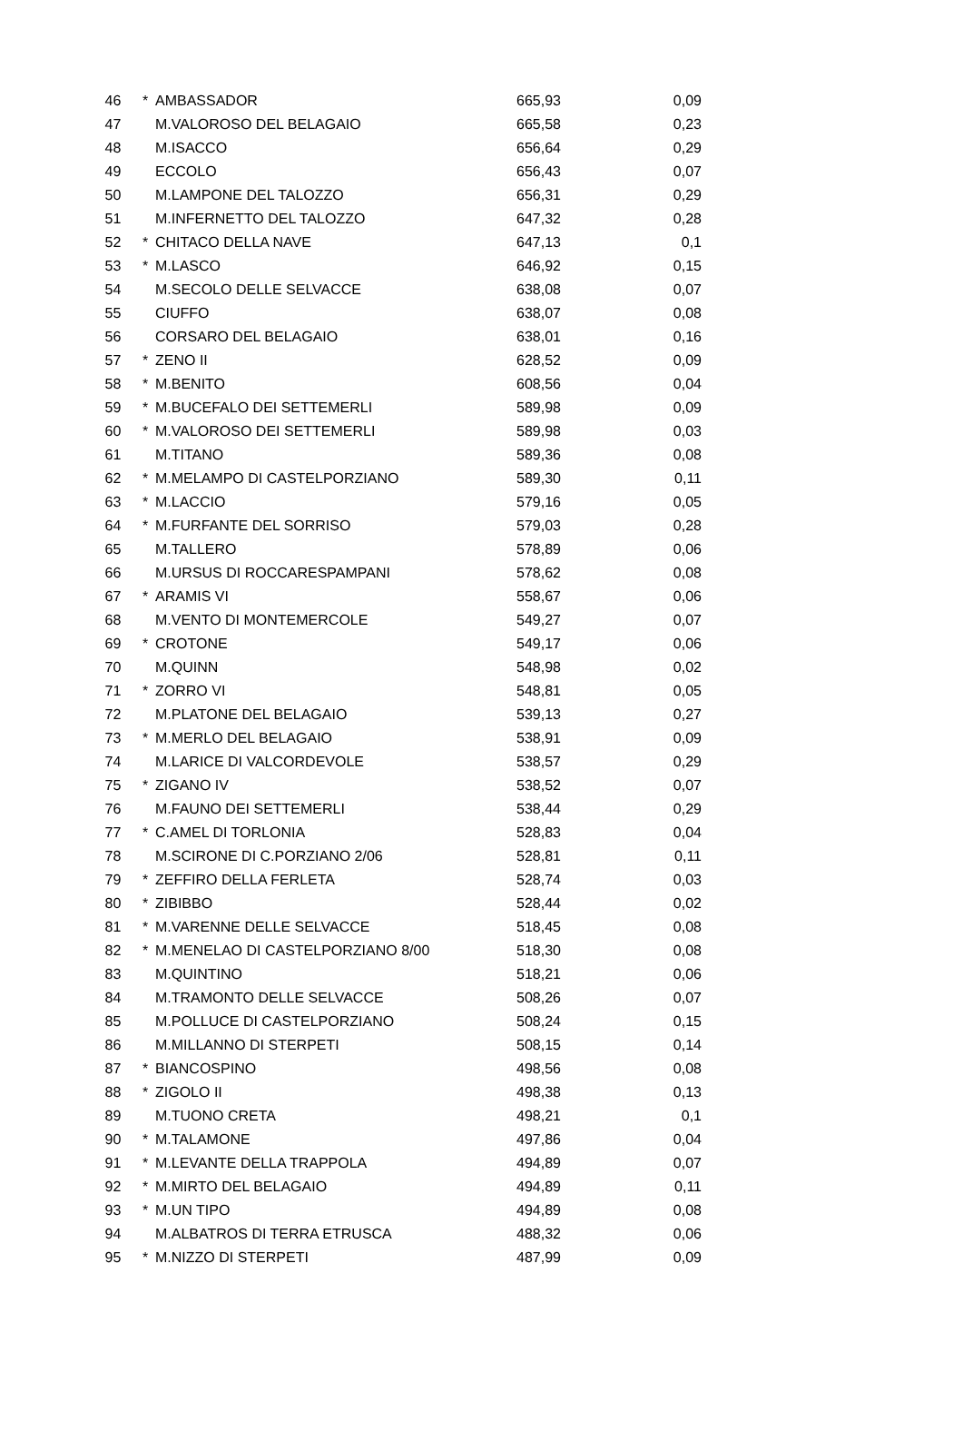| 46 | * | AMBASSADOR | 665,93 | 0,09 |
| 47 | | M.VALOROSO DEL BELAGAIO | 665,58 | 0,23 |
| 48 | | M.ISACCO | 656,64 | 0,29 |
| 49 | | ECCOLO | 656,43 | 0,07 |
| 50 | | M.LAMPONE DEL TALOZZO | 656,31 | 0,29 |
| 51 | | M.INFERNETTO DEL TALOZZO | 647,32 | 0,28 |
| 52 | * | CHITACO DELLA NAVE | 647,13 | 0,1 |
| 53 | * | M.LASCO | 646,92 | 0,15 |
| 54 | | M.SECOLO DELLE SELVACCE | 638,08 | 0,07 |
| 55 | | CIUFFO | 638,07 | 0,08 |
| 56 | | CORSARO DEL BELAGAIO | 638,01 | 0,16 |
| 57 | * | ZENO II | 628,52 | 0,09 |
| 58 | * | M.BENITO | 608,56 | 0,04 |
| 59 | * | M.BUCEFALO DEI SETTEMERLI | 589,98 | 0,09 |
| 60 | * | M.VALOROSO DEI SETTEMERLI | 589,98 | 0,03 |
| 61 | | M.TITANO | 589,36 | 0,08 |
| 62 | * | M.MELAMPO DI CASTELPORZIANO | 589,30 | 0,11 |
| 63 | * | M.LACCIO | 579,16 | 0,05 |
| 64 | * | M.FURFANTE DEL SORRISO | 579,03 | 0,28 |
| 65 | | M.TALLERO | 578,89 | 0,06 |
| 66 | | M.URSUS DI ROCCARESPAMPANI | 578,62 | 0,08 |
| 67 | * | ARAMIS VI | 558,67 | 0,06 |
| 68 | | M.VENTO DI MONTEMERCOLE | 549,27 | 0,07 |
| 69 | * | CROTONE | 549,17 | 0,06 |
| 70 | | M.QUINN | 548,98 | 0,02 |
| 71 | * | ZORRO VI | 548,81 | 0,05 |
| 72 | | M.PLATONE DEL BELAGAIO | 539,13 | 0,27 |
| 73 | * | M.MERLO DEL BELAGAIO | 538,91 | 0,09 |
| 74 | | M.LARICE DI VALCORDEVOLE | 538,57 | 0,29 |
| 75 | * | ZIGANO IV | 538,52 | 0,07 |
| 76 | | M.FAUNO DEI SETTEMERLI | 538,44 | 0,29 |
| 77 | * | C.AMEL DI TORLONIA | 528,83 | 0,04 |
| 78 | | M.SCIRONE DI C.PORZIANO 2/06 | 528,81 | 0,11 |
| 79 | * | ZEFFIRO DELLA FERLETA | 528,74 | 0,03 |
| 80 | * | ZIBIBBO | 528,44 | 0,02 |
| 81 | * | M.VARENNE DELLE SELVACCE | 518,45 | 0,08 |
| 82 | * | M.MENELAO DI CASTELPORZIANO 8/00 | 518,30 | 0,08 |
| 83 | | M.QUINTINO | 518,21 | 0,06 |
| 84 | | M.TRAMONTO DELLE SELVACCE | 508,26 | 0,07 |
| 85 | | M.POLLUCE DI CASTELPORZIANO | 508,24 | 0,15 |
| 86 | | M.MILLANNO DI STERPETI | 508,15 | 0,14 |
| 87 | * | BIANCOSPINO | 498,56 | 0,08 |
| 88 | * | ZIGOLO II | 498,38 | 0,13 |
| 89 | | M.TUONO CRETA | 498,21 | 0,1 |
| 90 | * | M.TALAMONE | 497,86 | 0,04 |
| 91 | * | M.LEVANTE DELLA TRAPPOLA | 494,89 | 0,07 |
| 92 | * | M.MIRTO DEL BELAGAIO | 494,89 | 0,11 |
| 93 | * | M.UN TIPO | 494,89 | 0,08 |
| 94 | | M.ALBATROS DI TERRA ETRUSCA | 488,32 | 0,06 |
| 95 | * | M.NIZZO DI STERPETI | 487,99 | 0,09 |